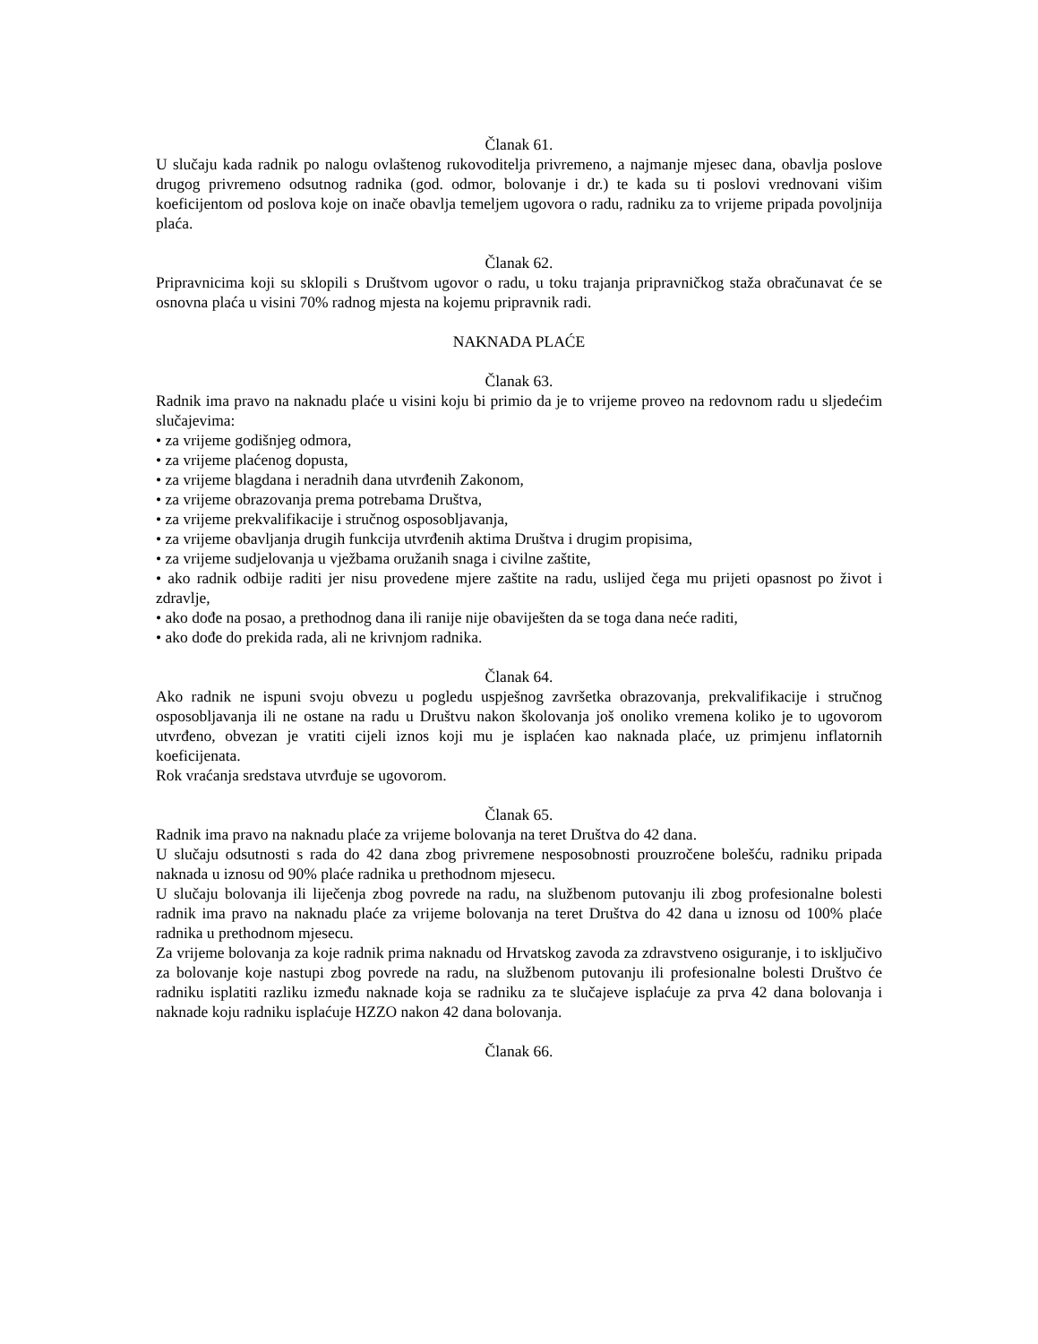Članak 61.
U slučaju kada radnik po nalogu ovlaštenog rukovoditelja privremeno, a najmanje mjesec dana, obavlja poslove drugog privremeno odsutnog radnika (god. odmor, bolovanje i dr.) te kada su ti poslovi vrednovani višim koeficijentom od poslova koje on inače obavlja temeljem ugovora o radu, radniku za to vrijeme pripada povoljnija plaća.
Članak 62.
Pripravnicima koji su sklopili s Društvom ugovor o radu, u toku trajanja pripravničkog staža obračunavat će se osnovna plaća u visini 70% radnog mjesta na kojemu pripravnik radi.
NAKNADA PLAĆE
Članak 63.
Radnik ima pravo na naknadu plaće u visini koju bi primio da je to vrijeme proveo na redovnom radu u sljedećim slučajevima:
• za vrijeme godišnjeg odmora,
• za vrijeme plaćenog dopusta,
• za vrijeme blagdana i neradnih dana utvrđenih Zakonom,
• za vrijeme obrazovanja prema potrebama Društva,
• za vrijeme prekvalifikacije i stručnog osposobljavanja,
• za vrijeme obavljanja drugih funkcija utvrđenih aktima Društva i drugim propisima,
• za vrijeme sudjelovanja u vježbama oružanih snaga i civilne zaštite,
• ako radnik odbije raditi jer nisu provedene mjere zaštite na radu, uslijed čega mu prijeti opasnost po život i zdravlje,
• ako dođe na posao, a prethodnog dana ili ranije nije obaviješten da se toga dana neće raditi,
• ako dođe do prekida rada, ali ne krivnjom radnika.
Članak 64.
Ako radnik ne ispuni svoju obvezu u pogledu uspješnog završetka obrazovanja, prekvalifikacije i stručnog osposobljavanja ili ne ostane na radu u Društvu nakon školovanja još onoliko vremena koliko je to ugovorom utvrđeno, obvezan je vratiti cijeli iznos koji mu je isplaćen kao naknada plaće, uz primjenu inflatornih koeficijenata.
Rok vraćanja sredstava utvrđuje se ugovorom.
Članak 65.
Radnik ima pravo na naknadu plaće za vrijeme bolovanja na teret Društva do 42 dana.
U slučaju odsutnosti s rada do 42 dana zbog privremene nesposobnosti prouzročene bolešću, radniku pripada naknada u iznosu od 90% plaće radnika u prethodnom mjesecu.
U slučaju bolovanja ili liječenja zbog povrede na radu, na službenom putovanju ili zbog profesionalne bolesti radnik ima pravo na naknadu plaće za vrijeme bolovanja na teret Društva do 42 dana u iznosu od 100% plaće radnika u prethodnom mjesecu.
Za vrijeme bolovanja za koje radnik prima naknadu od Hrvatskog zavoda za zdravstveno osiguranje, i to isključivo za bolovanje koje nastupi zbog povrede na radu, na službenom putovanju ili profesionalne bolesti Društvo će radniku isplatiti razliku između naknade koja se radniku za te slučajeve isplaćuje za prva 42 dana bolovanja i naknade koju radniku isplaćuje HZZO nakon 42 dana bolovanja.
Članak 66.